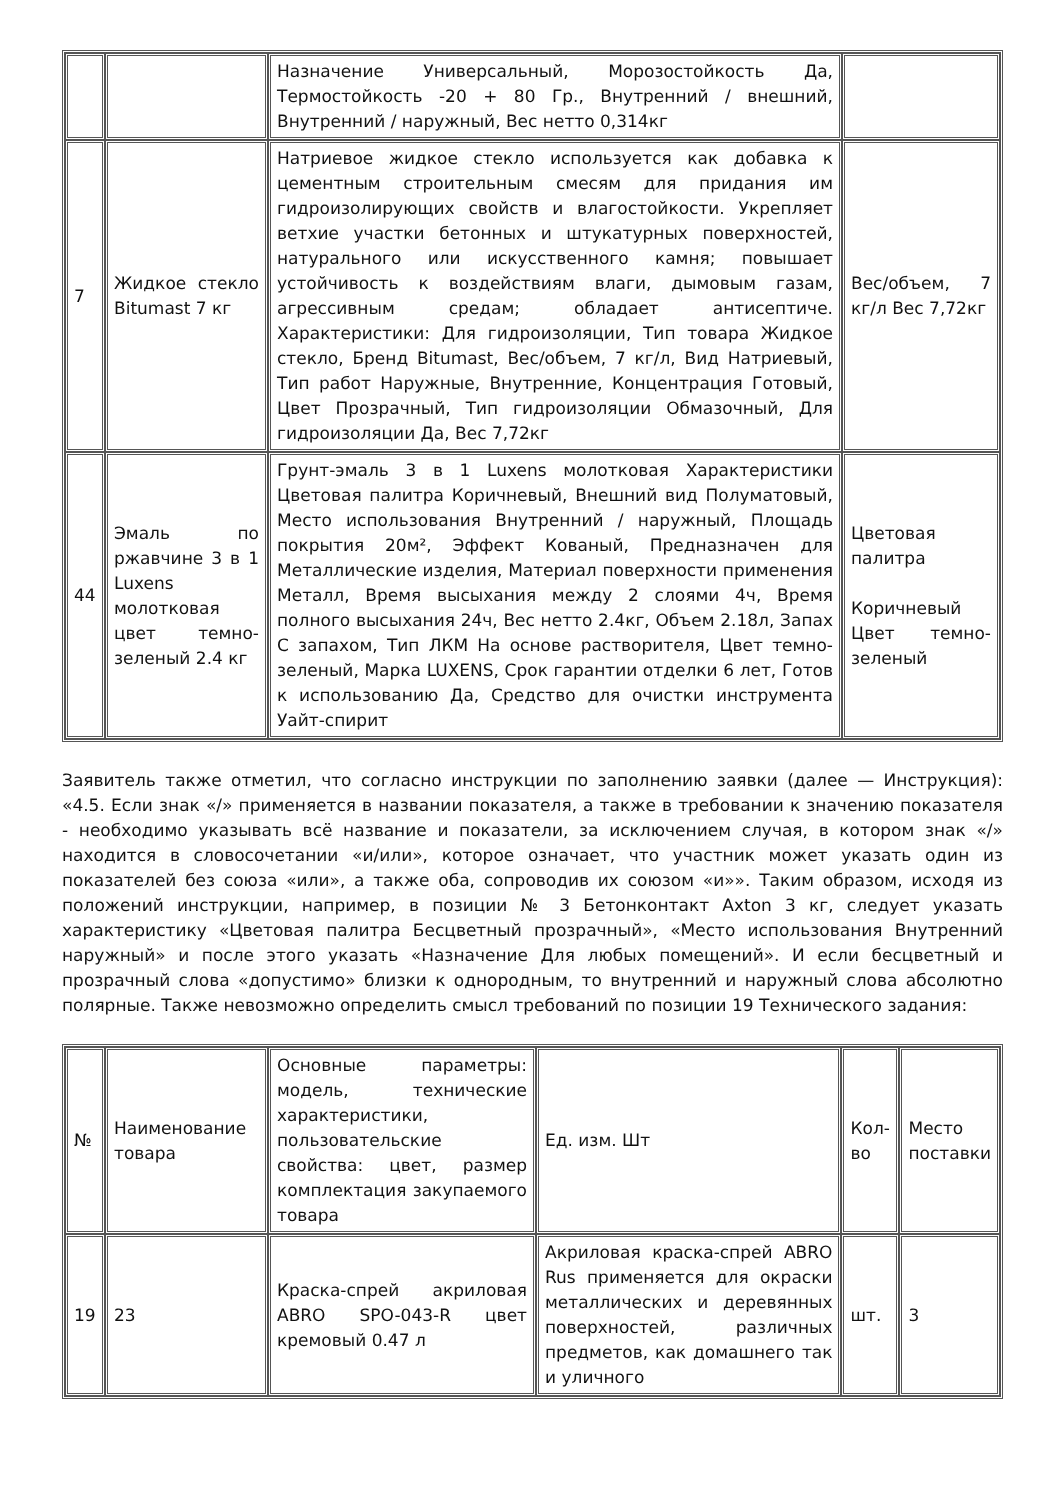| | | Назначение Универсальный, Морозостойкость Да, Термостойкость -20 + 80 Гр., Внутренний / внешний, Внутренний / наружный, Вес нетто 0,314кг | |
| 7 | Жидкое стекло Bitumast 7 кг | Натриевое жидкое стекло используется как добавка к цементным строительным смесям для придания им гидроизолирующих свойств и влагостойкости. Укрепляет ветхие участки бетонных и штукатурных поверхностей, натурального или искусственного камня; повышает устойчивость к воздействиям влаги, дымовым газам, агрессивным средам; обладает антисептиче. Характеристики: Для гидроизоляции, Тип товара Жидкое стекло, Бренд Bitumast, Вес/объем, 7 кг/л, Вид Натриевый, Тип работ Наружные, Внутренние, Концентрация Готовый, Цвет Прозрачный, Тип гидроизоляции Обмазочный, Для гидроизоляции Да, Вес 7,72кг | Вес/объем, 7 кг/л Вес 7,72кг |
| 44 | Эмаль по ржавчине 3 в 1 Luxens молотковая цвет темно-зеленый 2.4 кг | Грунт-эмаль 3 в 1 Luxens молотковая Характеристики Цветовая палитра Коричневый, Внешний вид Полуматовый, Место использования Внутренний / наружный, Площадь покрытия 20м², Эффект Кованый, Предназначен для Металлические изделия, Материал поверхности применения Металл, Время высыхания между 2 слоями 4ч, Время полного высыхания 24ч, Вес нетто 2.4кг, Объем 2.18л, Запах С запахом, Тип ЛКМ На основе растворителя, Цвет темно-зеленый, Марка LUXENS, Срок гарантии отделки 6 лет, Готов к использованию Да, Средство для очистки инструмента Уайт-спирит | Цветовая палитра Коричневый Цвет темно-зеленый |
Заявитель также отметил, что согласно инструкции по заполнению заявки (далее — Инструкция): «4.5. Если знак «/» применяется в названии показателя, а также в требовании к значению показателя - необходимо указывать всё название и показатели, за исключением случая, в котором знак «/» находится в словосочетании «и/или», которое означает, что участник может указать один из показателей без союза «или», а также оба, сопроводив их союзом «и»». Таким образом, исходя из положений инструкции, например, в позиции № 3 Бетонконтакт Axton 3 кг, следует указать характеристику «Цветовая палитра Бесцветный прозрачный», «Место использования Внутренний наружный» и после этого указать «Назначение Для любых помещений». И если бесцветный и прозрачный слова «допустимо» близки к однородным, то внутренний и наружный слова абсолютно полярные. Также невозможно определить смысл требований по позиции 19 Технического задания:
| № | Наименование товара | Основные параметры: модель, технические характеристики, пользовательские свойства: цвет, размер комплектация закупаемого товара | Ед. изм. Шт | Кол-во | Место поставки |
| 19 | 23 | Краска-спрей акриловая ABRO SPO-043-R цвет кремовый 0.47 л | Акриловая краска-спрей ABRO Rus применяется для окраски металлических и деревянных поверхностей, различных предметов, как домашнего так и уличного | шт. | 3 |